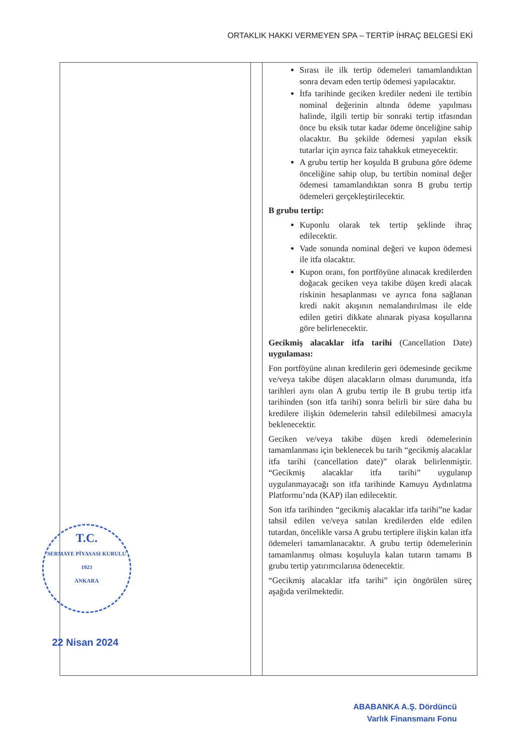ORTAKLIK HAKKI VERMEYEN SPA – TERTİP İHRAÇ BELGESİ EKİ
| T.C. SERMAYE PİYASASI KURULU 1923 ANKARA 22 Nisan 2024 | | Sırası ile ilk tertip ödemeleri tamamlandıktan sonra devam eden tertip ödemesi yapılacaktır. İtfa tarihinde geciken krediler nedeni ile tertibin nominal değerinin altında ödeme yapılması halinde, ilgili tertip bir sonraki tertip itfasından önce bu eksik tutar kadar ödeme önceliğine sahip olacaktır. Bu şekilde ödemesi yapılan eksik tutarlar için ayrıca faiz tahakkuk etmeyecektir. A grubu tertip her koşulda B grubuna göre ödeme önceliğine sahip olup, bu tertibin nominal değer ödemesi tamamlandıktan sonra B grubu tertip ödemeleri gerçekleştirilecektir. B grubu tertip: Kuponlu olarak tek tertip şeklinde ihraç edilecektir. Vade sonunda nominal değeri ve kupon ödemesi ile itfa olacaktır. Kupon oranı, fon portföyüne alınacak kredilerden doğacak geciken veya takibe düşen kredi alacak riskinin hesaplanması ve ayrıca fona sağlanan kredi nakit akışının nemalandırılması ile elde edilen getiri dikkate alınarak piyasa koşullarına göre belirlenecektir. Gecikmiş alacaklar itfa tarihi (Cancellation Date) uygulaması: Fon portföyüne alınan kredilerin geri ödemesinde gecikme ve/veya takibe düşen alacakların olması durumunda, itfa tarihleri aynı olan A grubu tertip ile B grubu tertip itfa tarihinden (son itfa tarihi) sonra belirli bir süre daha bu kredilere ilişkin ödemelerin tahsil edilebilmesi amacıyla beklenecektir. Geciken ve/veya takibe düşen kredi ödemelerinin tamamlanması için beklenecek bu tarih “gecikmiş alacaklar itfa tarihi (cancellation date)” olarak belirlenmiştir. “Gecikmiş alacaklar itfa tarihi” uygulanıp uygulanmayacağı son itfa tarihinde Kamuyu Aydınlatma Platformu’nda (KAP) ilan edilecektir. Son itfa tarihinden “gecikmiş alacaklar itfa tarihi”ne kadar tahsil edilen ve/veya satılan kredilerden elde edilen tutardan, öncelikle varsa A grubu tertiplere ilişkin kalan itfa ödemeleri tamamlanacaktır. A grubu tertip ödemelerinin tamamlanmış olması koşuluyla kalan tutarın tamamı B grubu tertip yatırımcılarına ödenecektir. “Gecikmiş alacaklar itfa tarihi” için öngörülen süreç aşağıda verilmektedir. |
ABABANKA A.Ş. Dördüncü
Varlık Finansmanı Fonu